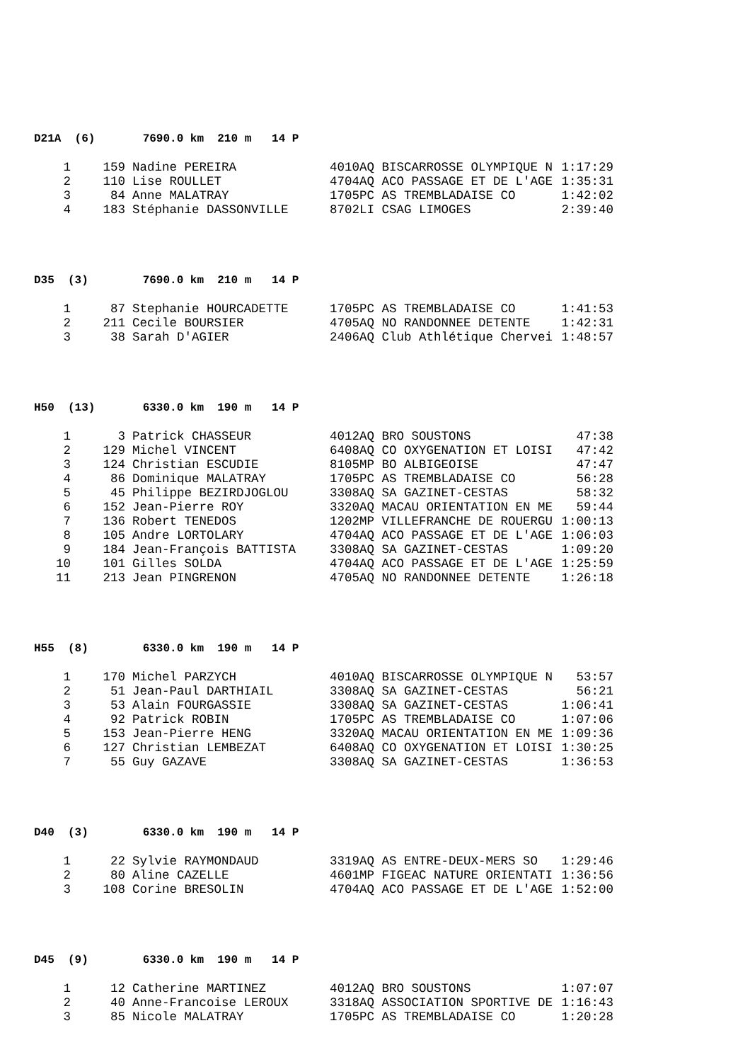D21A (6) 7690.0 km 210 m 14 P
| 1 | 159 | Nadine PEREIRA | 4010AQ BISCARROSSE OLYMPIQUE N | 1:17:29 |
| 2 | 110 | Lise ROULLET | 4704AQ ACO PASSAGE ET DE L'AGE | 1:35:31 |
| 3 | 84 | Anne MALATRAY | 1705PC AS TREMBLADAISE CO | 1:42:02 |
| 4 | 183 | Stéphanie DASSONVILLE | 8702LI CSAG LIMOGES | 2:39:40 |
D35 (3) 7690.0 km 210 m 14 P
| 1 | 87 | Stephanie HOURCADETTE | 1705PC AS TREMBLADAISE CO | 1:41:53 |
| 2 | 211 | Cecile BOURSIER | 4705AQ NO RANDONNEE DETENTE | 1:42:31 |
| 3 | 38 | Sarah D'AGIER | 2406AQ Club Athlétique Chervei | 1:48:57 |
H50 (13) 6330.0 km 190 m 14 P
| 1 | 3 | Patrick CHASSEUR | 4012AQ BRO SOUSTONS | 47:38 |
| 2 | 129 | Michel VINCENT | 6408AQ CO OXYGENATION ET LOISI | 47:42 |
| 3 | 124 | Christian ESCUDIE | 8105MP BO ALBIGEOISE | 47:47 |
| 4 | 86 | Dominique MALATRAY | 1705PC AS TREMBLADAISE CO | 56:28 |
| 5 | 45 | Philippe BEZIRDJOGLOU | 3308AQ SA GAZINET-CESTAS | 58:32 |
| 6 | 152 | Jean-Pierre ROY | 3320AQ MACAU ORIENTATION EN ME | 59:44 |
| 7 | 136 | Robert TENEDOS | 1202MP VILLEFRANCHE DE ROUERGU | 1:00:13 |
| 8 | 105 | Andre LORTOLARY | 4704AQ ACO PASSAGE ET DE L'AGE | 1:06:03 |
| 9 | 184 | Jean-François BATTISTA | 3308AQ SA GAZINET-CESTAS | 1:09:20 |
| 10 | 101 | Gilles SOLDA | 4704AQ ACO PASSAGE ET DE L'AGE | 1:25:59 |
| 11 | 213 | Jean PINGRENON | 4705AQ NO RANDONNEE DETENTE | 1:26:18 |
H55 (8) 6330.0 km 190 m 14 P
| 1 | 170 | Michel PARZYCH | 4010AQ BISCARROSSE OLYMPIQUE N | 53:57 |
| 2 | 51 | Jean-Paul DARTHIAIL | 3308AQ SA GAZINET-CESTAS | 56:21 |
| 3 | 53 | Alain FOURGASSIE | 3308AQ SA GAZINET-CESTAS | 1:06:41 |
| 4 | 92 | Patrick ROBIN | 1705PC AS TREMBLADAISE CO | 1:07:06 |
| 5 | 153 | Jean-Pierre HENG | 3320AQ MACAU ORIENTATION EN ME | 1:09:36 |
| 6 | 127 | Christian LEMBEZAT | 6408AQ CO OXYGENATION ET LOISI | 1:30:25 |
| 7 | 55 | Guy GAZAVE | 3308AQ SA GAZINET-CESTAS | 1:36:53 |
D40 (3) 6330.0 km 190 m 14 P
| 1 | 22 | Sylvie RAYMONDAUD | 3319AQ AS ENTRE-DEUX-MERS SO | 1:29:46 |
| 2 | 80 | Aline CAZELLE | 4601MP FIGEAC NATURE ORIENTATI | 1:36:56 |
| 3 | 108 | Corine BRESOLIN | 4704AQ ACO PASSAGE ET DE L'AGE | 1:52:00 |
D45 (9) 6330.0 km 190 m 14 P
| 1 | 12 | Catherine MARTINEZ | 4012AQ BRO SOUSTONS | 1:07:07 |
| 2 | 40 | Anne-Francoise LEROUX | 3318AQ ASSOCIATION SPORTIVE DE | 1:16:43 |
| 3 | 85 | Nicole MALATRAY | 1705PC AS TREMBLADAISE CO | 1:20:28 |